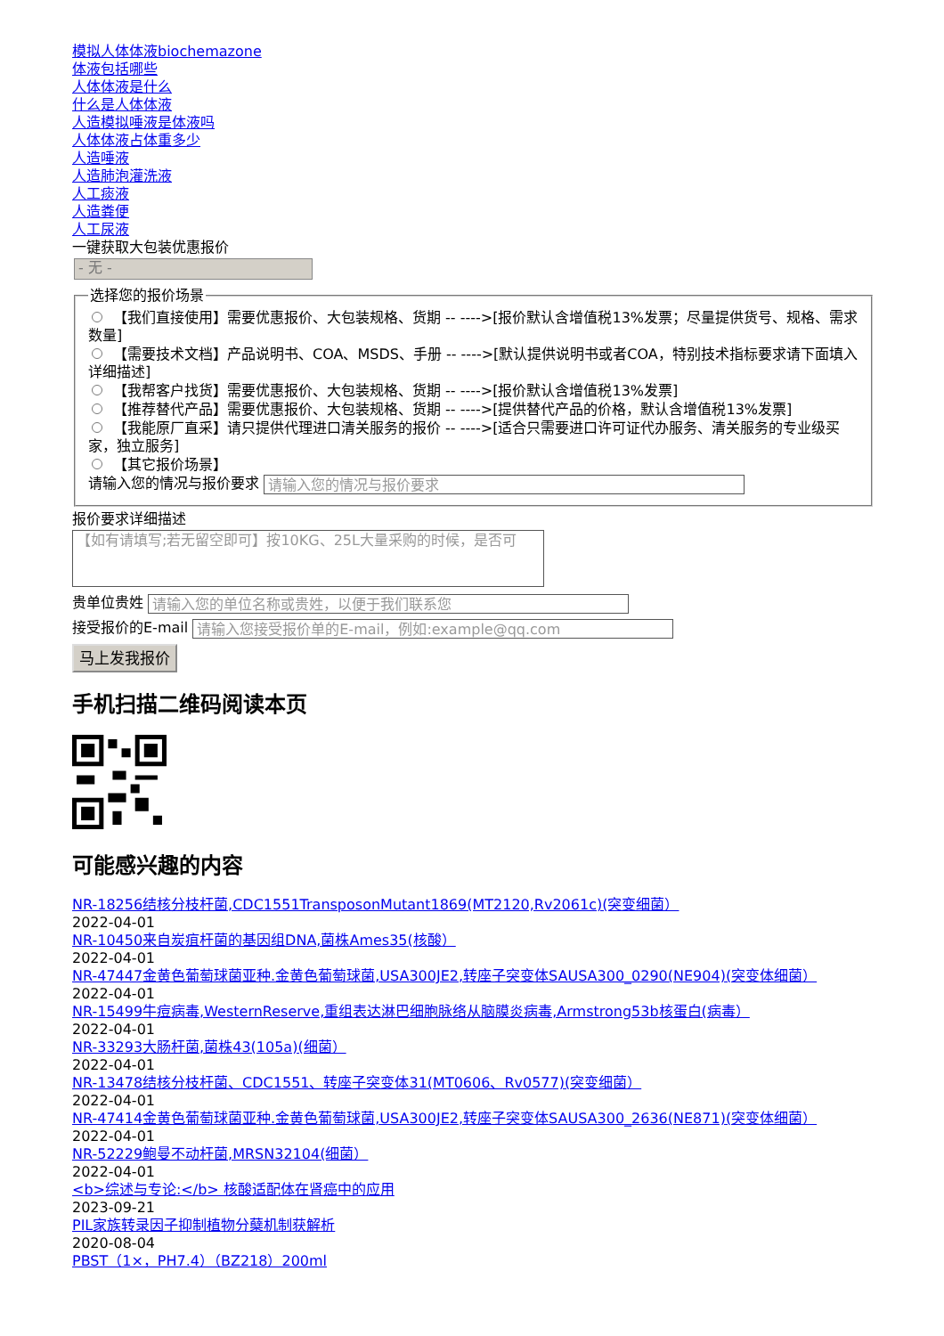模拟人体体液biochemazone
体液包括哪些
人体体液是什么
什么是人体体液
人造模拟唾液是体液吗
人体体液占体重多少
人造唾液
人造肺泡灌洗液
人工痰液
人造粪便
人工尿液
一键获取大包装优惠报价
- 无 -
选择您的报价场景
【我们直接使用】需要优惠报价、大包装规格、货期 -- ---->[报价默认含增值税13%发票；尽量提供货号、规格、需求数量]
【需要技术文档】产品说明书、COA、MSDS、手册 -- ---->[默认提供说明书或者COA，特别技术指标要求请下面填入详细描述]
【我帮客户找货】需要优惠报价、大包装规格、货期 -- ---->[报价默认含增值税13%发票]
【推荐替代产品】需要优惠报价、大包装规格、货期 -- ---->[提供替代产品的价格，默认含增值税13%发票]
【我能原厂直采】请只提供代理进口清关服务的报价 -- ---->[适合只需要进口许可证代办服务、清关服务的专业级买家，独立服务]
【其它报价场景】
请输入您的情况与报价要求 请输入您的情况与报价要求
报价要求详细描述
【如有请填写;若无留空即可】按10KG、25L大量采购的时候，是否可
贵单位贵姓 请输入您的单位名称或贵姓，以便于我们联系您
接受报价的E-mail 请输入您接受报价单的E-mail，例如:example@qq.com
马上发我报价
手机扫描二维码阅读本页
可能感兴趣的内容
NR-18256结核分枝杆菌,CDC1551TransposonMutant1869(MT2120,Rv2061c)(突变细菌）
2022-04-01
NR-10450来自炭疽杆菌的基因组DNA,菌株Ames35(核酸）
2022-04-01
NR-47447金黄色葡萄球菌亚种.金黄色葡萄球菌,USA300JE2,转座子突变体SAUSA300_0290(NE904)(突变体细菌）
2022-04-01
NR-15499牛痘病毒,WesternReserve,重组表达淋巴细胞脉络从脑膜炎病毒,Armstrong53b核蛋白(病毒）
2022-04-01
NR-33293大肠杆菌,菌株43(105a)(细菌）
2022-04-01
NR-13478结核分枝杆菌、CDC1551、转座子突变体31(MT0606、Rv0577)(突变细菌）
2022-04-01
NR-47414金黄色葡萄球菌亚种.金黄色葡萄球菌,USA300JE2,转座子突变体SAUSA300_2636(NE871)(突变体细菌）
2022-04-01
NR-52229鲍曼不动杆菌,MRSN32104(细菌）
2022-04-01
<b>综述与专论:</b> 核酸适配体在肾癌中的应用
2023-09-21
PIL家族转录因子抑制植物分蘖机制获解析
2020-08-04
PBST（1×，PH7.4）（BZ218）200ml